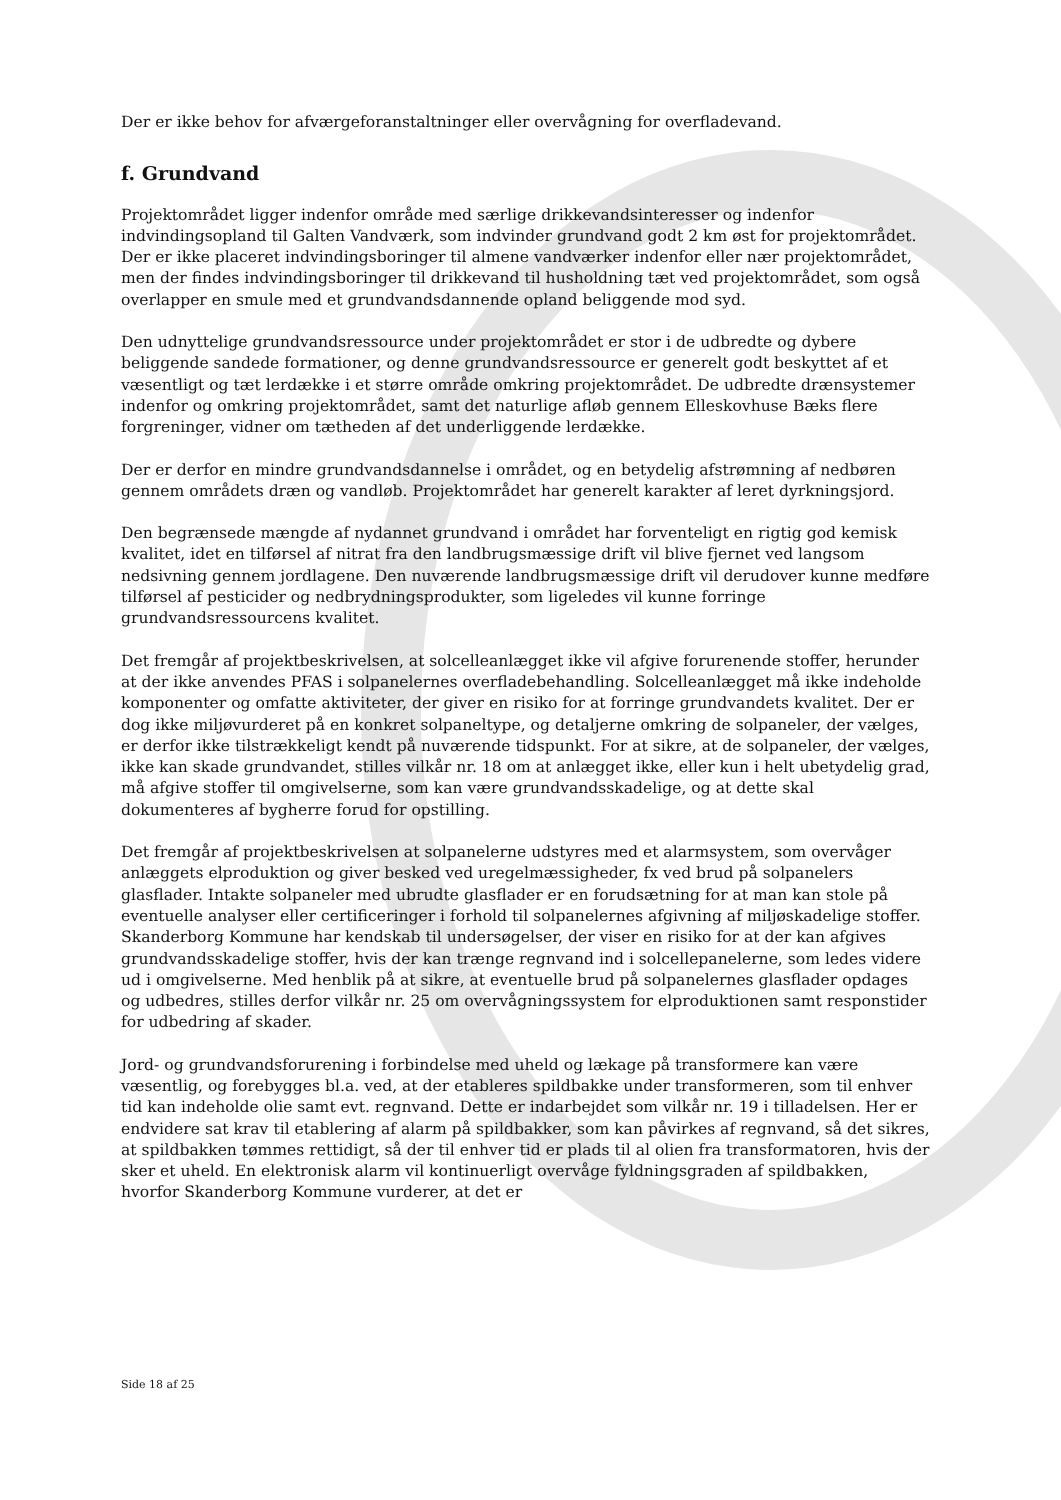Der er ikke behov for afværgeforanstaltninger eller overvågning for overfladevand.
f. Grundvand
Projektområdet ligger indenfor område med særlige drikkevandsinteresser og indenfor indvindingsopland til Galten Vandværk, som indvinder grundvand godt 2 km øst for projektområdet. Der er ikke placeret indvindingsboringer til almene vandværker indenfor eller nær projektområdet, men der findes indvindingsboringer til drikkevand til husholdning tæt ved projektområdet, som også overlapper en smule med et grundvandsdannende opland beliggende mod syd.
Den udnyttelige grundvandsressource under projektområdet er stor i de udbredte og dybere beliggende sandede formationer, og denne grundvandsressource er generelt godt beskyttet af et væsentligt og tæt lerdække i et større område omkring projektområdet. De udbredte drænsystemer indenfor og omkring projektområdet, samt det naturlige afløb gennem Elleskovhuse Bæks flere forgreninger, vidner om tætheden af det underliggende lerdække.
Der er derfor en mindre grundvandsdannelse i området, og en betydelig afstrømning af nedbøren gennem områdets dræn og vandløb. Projektområdet har generelt karakter af leret dyrkningsjord.
Den begrænsede mængde af nydannet grundvand i området har forventeligt en rigtig god kemisk kvalitet, idet en tilførsel af nitrat fra den landbrugsmæssige drift vil blive fjernet ved langsom nedsivning gennem jordlagene. Den nuværende landbrugsmæssige drift vil derudover kunne medføre tilførsel af pesticider og nedbrydningsprodukter, som ligeledes vil kunne forringe grundvandsressourcens kvalitet.
Det fremgår af projektbeskrivelsen, at solcelleanlægget ikke vil afgive forurenende stoffer, herunder at der ikke anvendes PFAS i solpanelernes overfladebehandling. Solcelleanlægget må ikke indeholde komponenter og omfatte aktiviteter, der giver en risiko for at forringe grundvandets kvalitet. Der er dog ikke miljøvurderet på en konkret solpaneltype, og detaljerne omkring de solpaneler, der vælges, er derfor ikke tilstrækkeligt kendt på nuværende tidspunkt. For at sikre, at de solpaneler, der vælges, ikke kan skade grundvandet, stilles vilkår nr. 18 om at anlægget ikke, eller kun i helt ubetydelig grad, må afgive stoffer til omgivelserne, som kan være grundvandsskadelige, og at dette skal dokumenteres af bygherre forud for opstilling.
Det fremgår af projektbeskrivelsen at solpanelerne udstyres med et alarmsystem, som overvåger anlæggets elproduktion og giver besked ved uregelmæssigheder, fx ved brud på solpanelers glasflader. Intakte solpaneler med ubrudte glasflader er en forudsætning for at man kan stole på eventuelle analyser eller certificeringer i forhold til solpanelernes afgivning af miljøskadelige stoffer. Skanderborg Kommune har kendskab til undersøgelser, der viser en risiko for at der kan afgives grundvandsskadelige stoffer, hvis der kan trænge regnvand ind i solcellepanelerne, som ledes videre ud i omgivelserne. Med henblik på at sikre, at eventuelle brud på solpanelernes glasflader opdages og udbedres, stilles derfor vilkår nr. 25 om overvågningssystem for elproduktionen samt responstider for udbedring af skader.
Jord- og grundvandsforurening i forbindelse med uheld og lækage på transformere kan være væsentlig, og forebygges bl.a. ved, at der etableres spildbakke under transformeren, som til enhver tid kan indeholde olie samt evt. regnvand. Dette er indarbejdet som vilkår nr. 19 i tilladelsen. Her er endvidere sat krav til etablering af alarm på spildbakker, som kan påvirkes af regnvand, så det sikres, at spildbakken tømmes rettidigt, så der til enhver tid er plads til al olien fra transformatoren, hvis der sker et uheld. En elektronisk alarm vil kontinuerligt overvåge fyldningsgraden af spildbakken, hvorfor Skanderborg Kommune vurderer, at det er
Side 18 af 25